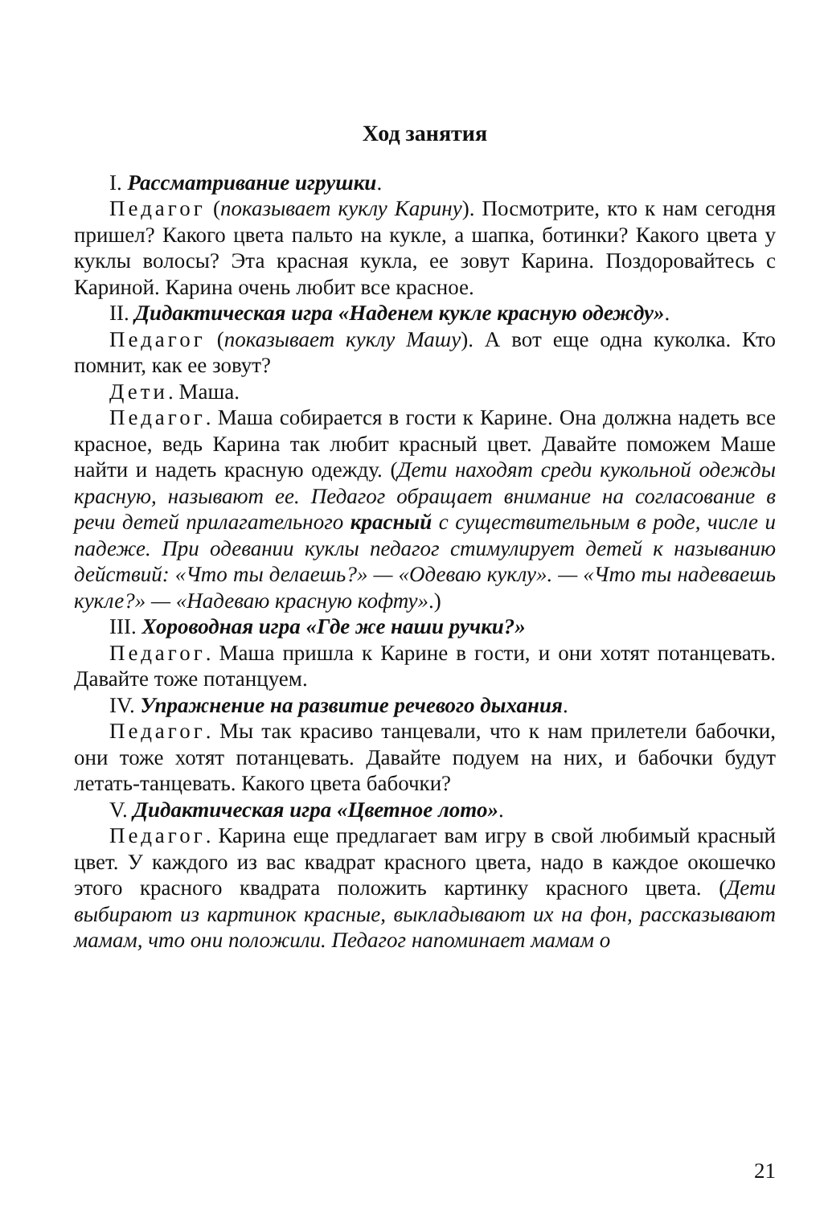Ход занятия
I. Рассматривание игрушки.
Педагог (показывает куклу Карину). Посмотрите, кто к нам сегодня пришел? Какого цвета пальто на кукле, а шапка, ботинки? Какого цвета у куклы волосы? Эта красная кукла, ее зовут Карина. Поздоровайтесь с Кариной. Карина очень любит все красное.
II. Дидактическая игра «Наденем кукле красную одежду».
Педагог (показывает куклу Машу). А вот еще одна куколка. Кто помнит, как ее зовут?
Дети. Маша.
Педагог. Маша собирается в гости к Карине. Она должна надеть все красное, ведь Карина так любит красный цвет. Давайте поможем Маше найти и надеть красную одежду. (Дети находят среди кукольной одежды красную, называют ее. Педагог обращает внимание на согласование в речи детей прилагательного красный с существительным в роде, числе и падеже. При одевании куклы педагог стимулирует детей к называнию действий: «Что ты делаешь?» — «Одеваю куклу». — «Что ты надеваешь кукле?» — «Надеваю красную кофту».)
III. Хороводная игра «Где же наши ручки?»
Педагог. Маша пришла к Карине в гости, и они хотят потанцевать. Давайте тоже потанцуем.
IV. Упражнение на развитие речевого дыхания.
Педагог. Мы так красиво танцевали, что к нам прилетели бабочки, они тоже хотят потанцевать. Давайте подуем на них, и бабочки будут летать-танцевать. Какого цвета бабочки?
V. Дидактическая игра «Цветное лото».
Педагог. Карина еще предлагает вам игру в свой любимый красный цвет. У каждого из вас квадрат красного цвета, надо в каждое окошечко этого красного квадрата положить картинку красного цвета. (Дети выбирают из картинок красные, выкладывают их на фон, рассказывают мамам, что они положили. Педагог напоминает мамам о
21